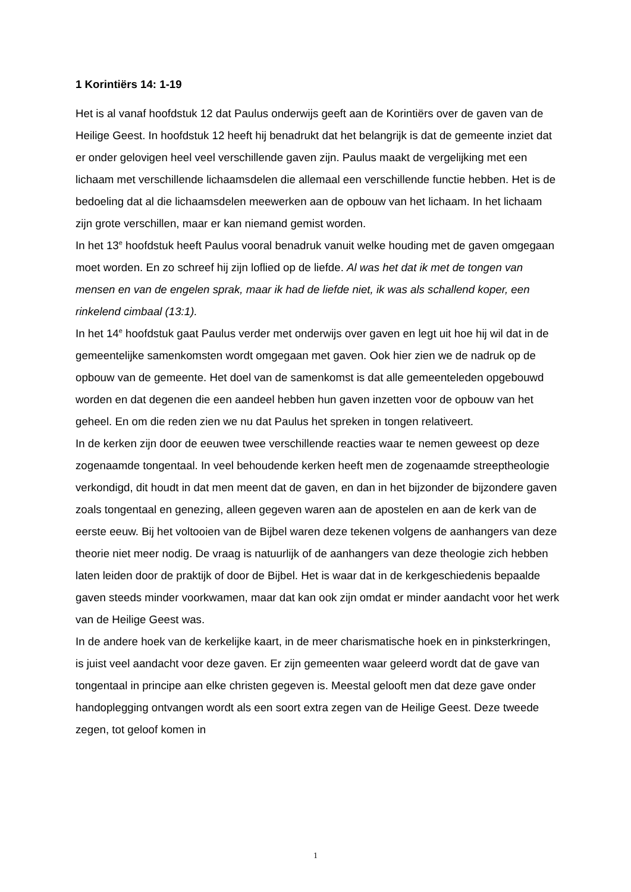1 Korintiërs 14: 1-19
Het is al vanaf hoofdstuk 12 dat Paulus onderwijs geeft aan de Korintiërs over de gaven van de Heilige Geest. In hoofdstuk 12 heeft hij benadrukt dat het belangrijk is dat de gemeente inziet dat er onder gelovigen heel veel verschillende gaven zijn. Paulus maakt de vergelijking met een lichaam met verschillende lichaamsdelen die allemaal een verschillende functie hebben. Het is de bedoeling dat al die lichaamsdelen meewerken aan de opbouw van het lichaam. In het lichaam zijn grote verschillen, maar er kan niemand gemist worden.
In het 13<sup>e</sup> hoofdstuk heeft Paulus vooral benadruk vanuit welke houding met de gaven omgegaan moet worden. En zo schreef hij zijn loflied op de liefde. Al was het dat ik met de tongen van mensen en van de engelen sprak, maar ik had de liefde niet, ik was als schallend koper, een rinkelend cimbaal (13:1).
In het 14<sup>e</sup> hoofdstuk gaat Paulus verder met onderwijs over gaven en legt uit hoe hij wil dat in de gemeentelijke samenkomsten wordt omgegaan met gaven. Ook hier zien we de nadruk op de opbouw van de gemeente. Het doel van de samenkomst is dat alle gemeenteleden opgebouwd worden en dat degenen die een aandeel hebben hun gaven inzetten voor de opbouw van het geheel. En om die reden zien we nu dat Paulus het spreken in tongen relativeert.
In de kerken zijn door de eeuwen twee verschillende reacties waar te nemen geweest op deze zogenaamde tongentaal. In veel behoudende kerken heeft men de zogenaamde streeptheologie verkondigd, dit houdt in dat men meent dat de gaven, en dan in het bijzonder de bijzondere gaven zoals tongentaal en genezing, alleen gegeven waren aan de apostelen en aan de kerk van de eerste eeuw. Bij het voltooien van de Bijbel waren deze tekenen volgens de aanhangers van deze theorie niet meer nodig. De vraag is natuurlijk of de aanhangers van deze theologie zich hebben laten leiden door de praktijk of door de Bijbel. Het is waar dat in de kerkgeschiedenis bepaalde gaven steeds minder voorkwamen, maar dat kan ook zijn omdat er minder aandacht voor het werk van de Heilige Geest was.
In de andere hoek van de kerkelijke kaart, in de meer charismatische hoek en in pinksterkringen, is juist veel aandacht voor deze gaven. Er zijn gemeenten waar geleerd wordt dat de gave van tongentaal in principe aan elke christen gegeven is. Meestal gelooft men dat deze gave onder handoplegging ontvangen wordt als een soort extra zegen van de Heilige Geest. Deze tweede zegen, tot geloof komen in
1